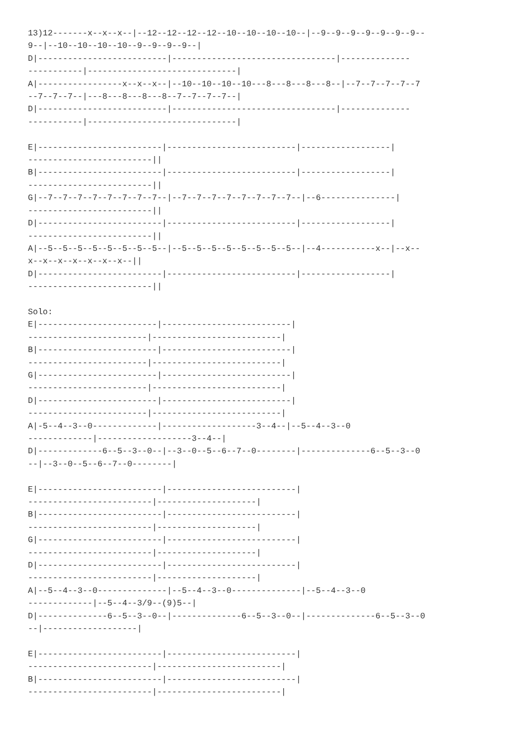13)12-------x--x--x--|--12--12--12--12--10--10--10--10--|--9--9--9--9--9--9--9--
9--|--10--10--10--10--9--9--9--9--|
D|--------------------------|---------------------------------|--------------
-----------|------------------------------|
A|-----------------x--x--x--|--10--10--10--10---8---8---8---8--|--7--7--7--7--7
--7--7--7--|---8---8---8---8--7--7--7--7--|
D|--------------------------|---------------------------------|--------------
-----------|------------------------------|

E|-------------------------|--------------------------|------------------|
-------------------------||
B|-------------------------|--------------------------|------------------|
-------------------------||
G|--7--7--7--7--7--7--7--7--|--7--7--7--7--7--7--7--7--|--6---------------|
-------------------------||
D|-------------------------|--------------------------|------------------|
-------------------------||
A|--5--5--5--5--5--5--5--5--|--5--5--5--5--5--5--5--5--|--4-----------x--|--x--
x--x--x--x--x--x--x--||
D|-------------------------|--------------------------|------------------|
-------------------------||

Solo:
E|------------------------|--------------------------|
------------------------|--------------------------|
B|------------------------|--------------------------|
------------------------|--------------------------|
G|------------------------|--------------------------|
------------------------|--------------------------|
D|------------------------|--------------------------|
------------------------|--------------------------|
A|-5--4--3--0-------------|-------------------3--4--|--5--4--3--0
-------------|-------------------3--4--|
D|-------------6--5--3--0--|--3--0--5--6--7--0--------|--------------6--5--3--0
--|--3--0--5--6--7--0--------|

E|-------------------------|--------------------------|
-------------------------|--------------------|
B|-------------------------|--------------------------|
-------------------------|--------------------|
G|-------------------------|--------------------------|
-------------------------|--------------------|
D|-------------------------|--------------------------|
-------------------------|--------------------|
A|--5--4--3--0--------------|--5--4--3--0--------------|--5--4--3--0
-------------|--5--4--3/9--(9)5--|
D|--------------6--5--3--0--|--------------6--5--3--0--|--------------6--5--3--0
--|-------------------|

E|-------------------------|--------------------------|
-------------------------|-------------------------|
B|-------------------------|--------------------------|
-------------------------|-------------------------|